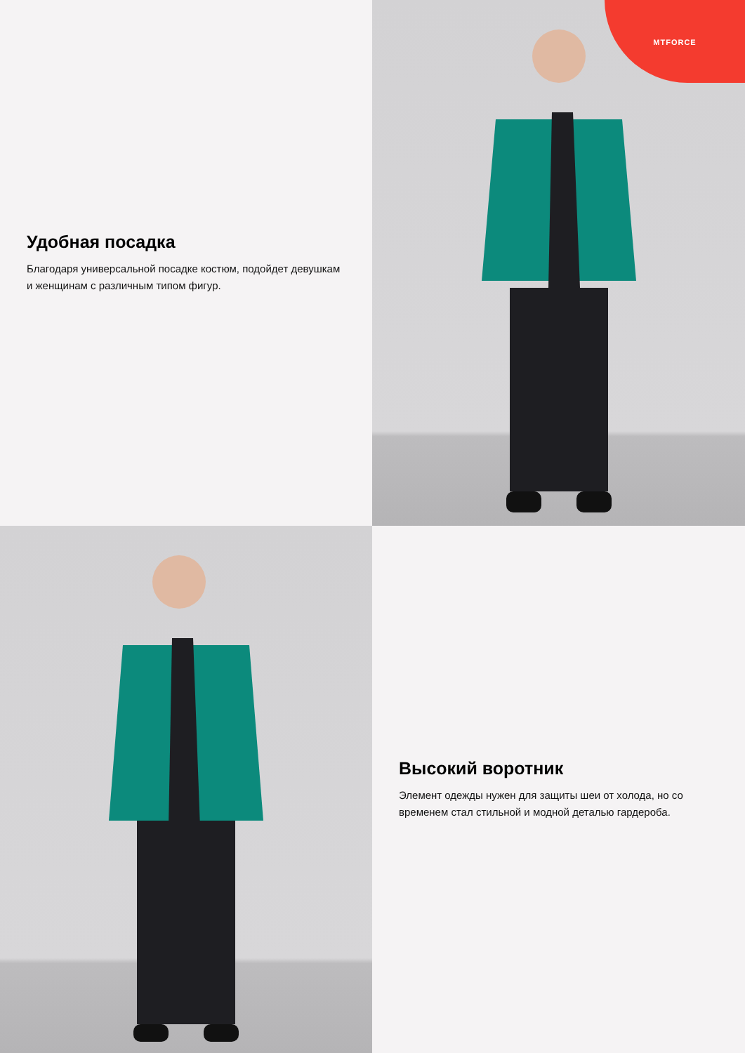Удобная посадка
Благодаря универсальной посадке костюм, подойдет девушкам и женщинам с различным типом фигур.
MTFORCE
Высокий воротник
Элемент одежды нужен для защиты шеи от холода, но со временем стал стильной и модной деталью гардероба.